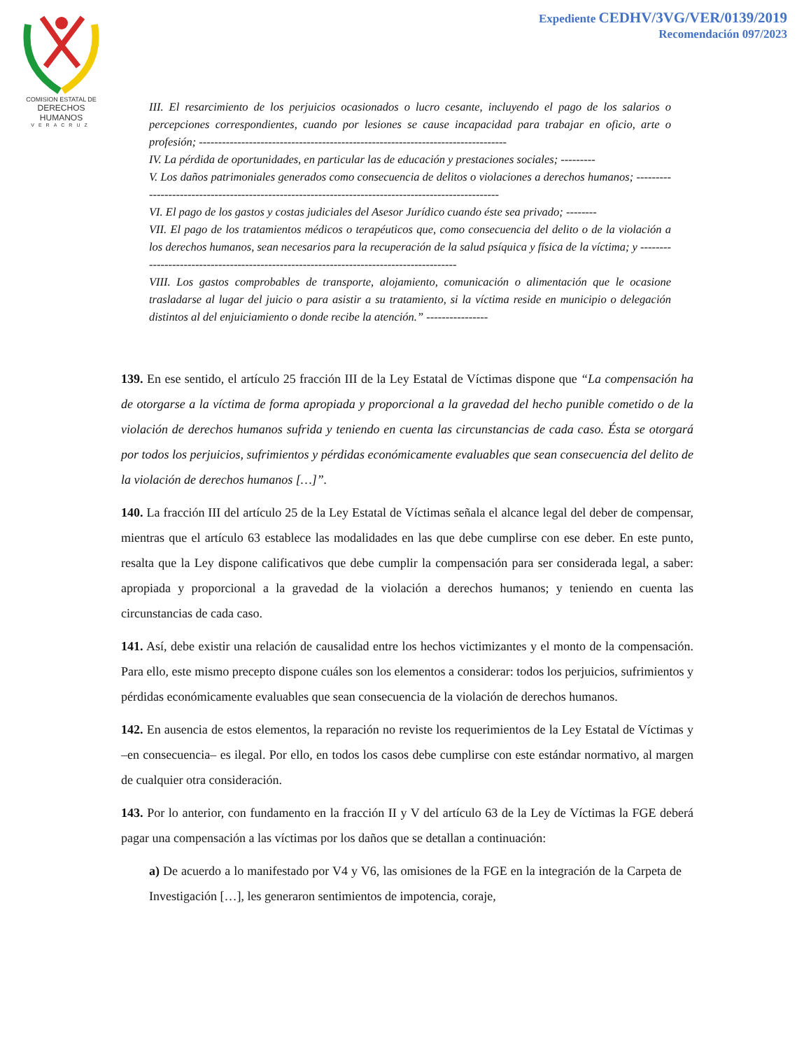COMISION ESTATAL DE
DERECHOS HUMANOS
VERACRUZ
Expediente CEDHV/3VG/VER/0139/2019
Recomendación 097/2023
III. El resarcimiento de los perjuicios ocasionados o lucro cesante, incluyendo el pago de los salarios o percepciones correspondientes, cuando por lesiones se cause incapacidad para trabajar en oficio, arte o profesión; --------------------------------------------------------------------------------
IV. La pérdida de oportunidades, en particular las de educación y prestaciones sociales; ---------
V. Los daños patrimoniales generados como consecuencia de delitos o violaciones a derechos humanos; ----------------------------------------------------------------------------------------------------
VI. El pago de los gastos y costas judiciales del Asesor Jurídico cuando éste sea privado; --------
VII. El pago de los tratamientos médicos o terapéuticos que, como consecuencia del delito o de la violación a los derechos humanos, sean necesarios para la recuperación de la salud psíquica y física de la víctima; y ----------------------------------------------------------------------------------------
VIII. Los gastos comprobables de transporte, alojamiento, comunicación o alimentación que le ocasione trasladarse al lugar del juicio o para asistir a su tratamiento, si la víctima reside en municipio o delegación distintos al del enjuiciamiento o donde recibe la atención.” ----------------
139. En ese sentido, el artículo 25 fracción III de la Ley Estatal de Víctimas dispone que “La compensación ha de otorgarse a la víctima de forma apropiada y proporcional a la gravedad del hecho punible cometido o de la violación de derechos humanos sufrida y teniendo en cuenta las circunstancias de cada caso. Ésta se otorgará por todos los perjuicios, sufrimientos y pérdidas económicamente evaluables que sean consecuencia del delito de la violación de derechos humanos […]”.
140. La fracción III del artículo 25 de la Ley Estatal de Víctimas señala el alcance legal del deber de compensar, mientras que el artículo 63 establece las modalidades en las que debe cumplirse con ese deber. En este punto, resalta que la Ley dispone calificativos que debe cumplir la compensación para ser considerada legal, a saber: apropiada y proporcional a la gravedad de la violación a derechos humanos; y teniendo en cuenta las circunstancias de cada caso.
141. Así, debe existir una relación de causalidad entre los hechos victimizantes y el monto de la compensación. Para ello, este mismo precepto dispone cuáles son los elementos a considerar: todos los perjuicios, sufrimientos y pérdidas económicamente evaluables que sean consecuencia de la violación de derechos humanos.
142. En ausencia de estos elementos, la reparación no reviste los requerimientos de la Ley Estatal de Víctimas y –en consecuencia– es ilegal. Por ello, en todos los casos debe cumplirse con este estándar normativo, al margen de cualquier otra consideración.
143. Por lo anterior, con fundamento en la fracción II y V del artículo 63 de la Ley de Víctimas la FGE deberá pagar una compensación a las víctimas por los daños que se detallan a continuación:
a) De acuerdo a lo manifestado por V4 y V6, las omisiones de la FGE en la integración de la Carpeta de Investigación […], les generaron sentimientos de impotencia, coraje,